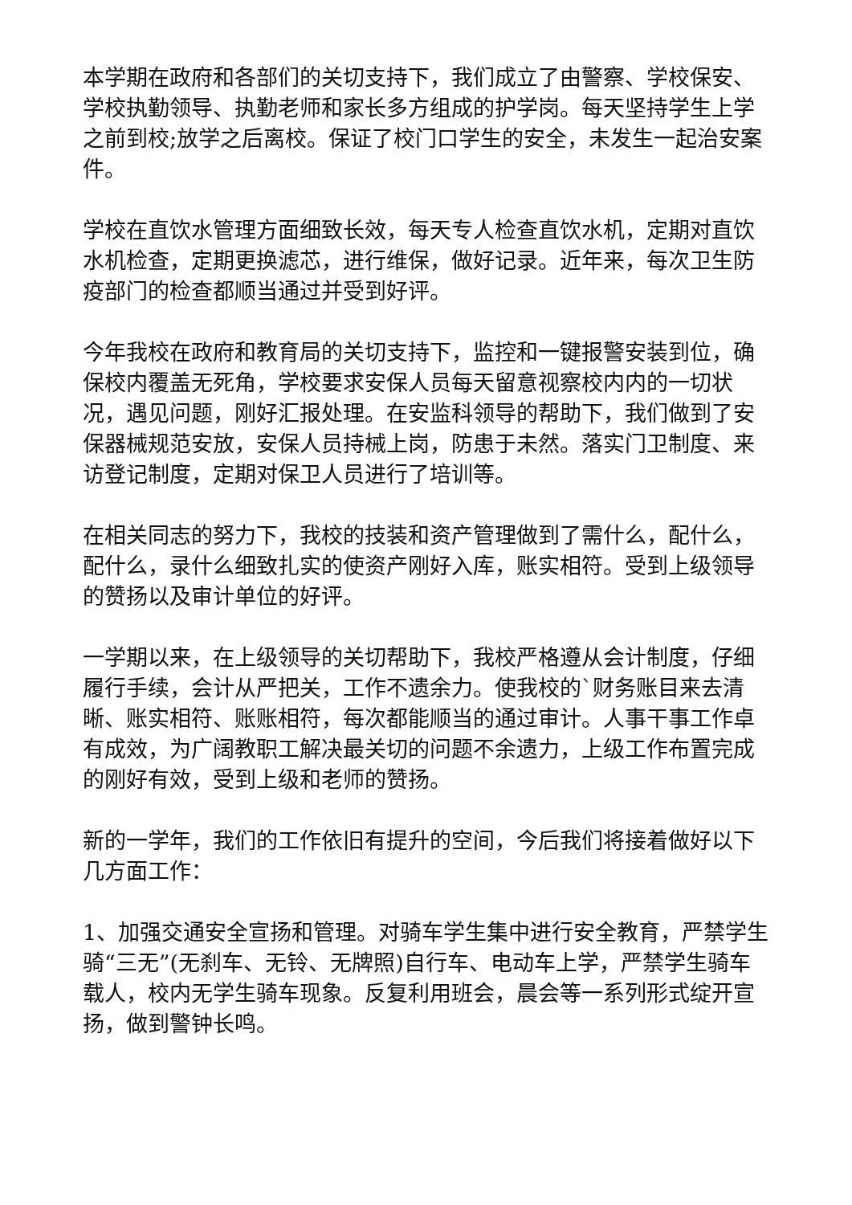本学期在政府和各部们的关切支持下，我们成立了由警察、学校保安、学校执勤领导、执勤老师和家长多方组成的护学岗。每天坚持学生上学之前到校;放学之后离校。保证了校门口学生的安全，未发生一起治安案件。
学校在直饮水管理方面细致长效，每天专人检查直饮水机，定期对直饮水机检查，定期更换滤芯，进行维保，做好记录。近年来，每次卫生防疫部门的检查都顺当通过并受到好评。
今年我校在政府和教育局的关切支持下，监控和一键报警安装到位，确保校内覆盖无死角，学校要求安保人员每天留意视察校内内的一切状况，遇见问题，刚好汇报处理。在安监科领导的帮助下，我们做到了安保器械规范安放，安保人员持械上岗，防患于未然。落实门卫制度、来访登记制度，定期对保卫人员进行了培训等。
在相关同志的努力下，我校的技装和资产管理做到了需什么，配什么，配什么，录什么细致扎实的使资产刚好入库，账实相符。受到上级领导的赞扬以及审计单位的好评。
一学期以来，在上级领导的关切帮助下，我校严格遵从会计制度，仔细履行手续，会计从严把关，工作不遗余力。使我校的`财务账目来去清晰、账实相符、账账相符，每次都能顺当的通过审计。人事干事工作卓有成效，为广阔教职工解决最关切的问题不余遗力，上级工作布置完成的刚好有效，受到上级和老师的赞扬。
新的一学年，我们的工作依旧有提升的空间，今后我们将接着做好以下几方面工作：
1、加强交通安全宣扬和管理。对骑车学生集中进行安全教育，严禁学生骑“三无”(无刹车、无铃、无牌照)自行车、电动车上学，严禁学生骑车载人，校内无学生骑车现象。反复利用班会，晨会等一系列形式绽开宣扬，做到警钟长鸣。